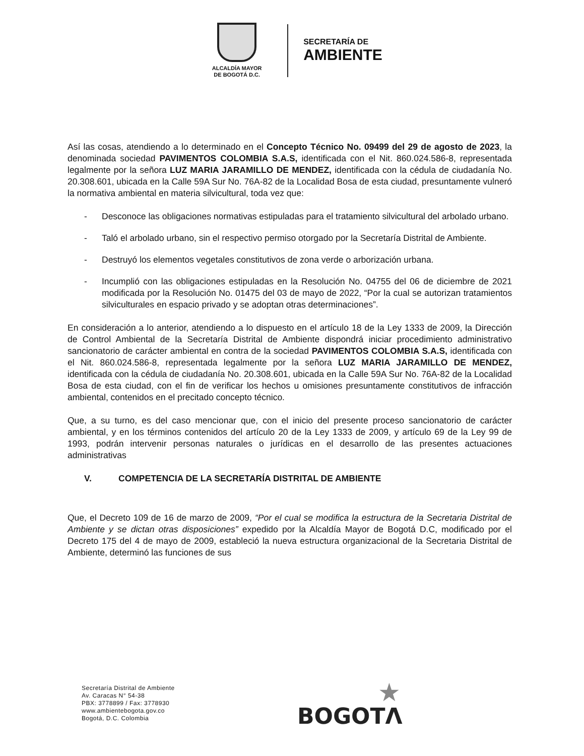ALCALDÍA MAYOR
DE BOGOTÁ D.C.
SECRETARÍA DE
AMBIENTE
Así las cosas, atendiendo a lo determinado en el Concepto Técnico No. 09499 del 29 de agosto de 2023, la denominada sociedad PAVIMENTOS COLOMBIA S.A.S, identificada con el Nit. 860.024.586-8, representada legalmente por la señora LUZ MARIA JARAMILLO DE MENDEZ, identificada con la cédula de ciudadanía No. 20.308.601, ubicada en la Calle 59A Sur No. 76A-82 de la Localidad Bosa de esta ciudad, presuntamente vulneró la normativa ambiental en materia silvicultural, toda vez que:
- Desconoce las obligaciones normativas estipuladas para el tratamiento silvicultural del arbolado urbano.
- Taló el arbolado urbano, sin el respectivo permiso otorgado por la Secretaría Distrital de Ambiente.
- Destruyó los elementos vegetales constitutivos de zona verde o arborización urbana.
- Incumplió con las obligaciones estipuladas en la Resolución No. 04755 del 06 de diciembre de 2021 modificada por la Resolución No. 01475 del 03 de mayo de 2022, “Por la cual se autorizan tratamientos silviculturales en espacio privado y se adoptan otras determinaciones”.
En consideración a lo anterior, atendiendo a lo dispuesto en el artículo 18 de la Ley 1333 de 2009, la Dirección de Control Ambiental de la Secretaría Distrital de Ambiente dispondrá iniciar procedimiento administrativo sancionatorio de carácter ambiental en contra de la sociedad PAVIMENTOS COLOMBIA S.A.S, identificada con el Nit. 860.024.586-8, representada legalmente por la señora LUZ MARIA JARAMILLO DE MENDEZ, identificada con la cédula de ciudadanía No. 20.308.601, ubicada en la Calle 59A Sur No. 76A-82 de la Localidad Bosa de esta ciudad, con el fin de verificar los hechos u omisiones presuntamente constitutivos de infracción ambiental, contenidos en el precitado concepto técnico.
Que, a su turno, es del caso mencionar que, con el inicio del presente proceso sancionatorio de carácter ambiental, y en los términos contenidos del artículo 20 de la Ley 1333 de 2009, y artículo 69 de la Ley 99 de 1993, podrán intervenir personas naturales o jurídicas en el desarrollo de las presentes actuaciones administrativas
V. COMPETENCIA DE LA SECRETARÍA DISTRITAL DE AMBIENTE
Que, el Decreto 109 de 16 de marzo de 2009, “Por el cual se modifica la estructura de la Secretaria Distrital de Ambiente y se dictan otras disposiciones” expedido por la Alcaldía Mayor de Bogotá D.C, modificado por el Decreto 175 del 4 de mayo de 2009, estableció la nueva estructura organizacional de la Secretaria Distrital de Ambiente, determinó las funciones de sus
Secretaría Distrital de Ambiente
Av. Caracas N° 54-38
PBX: 3778899 / Fax: 3778930
www.ambientebogota.gov.co
Bogotá, D.C. Colombia
★
BOGOTΛ